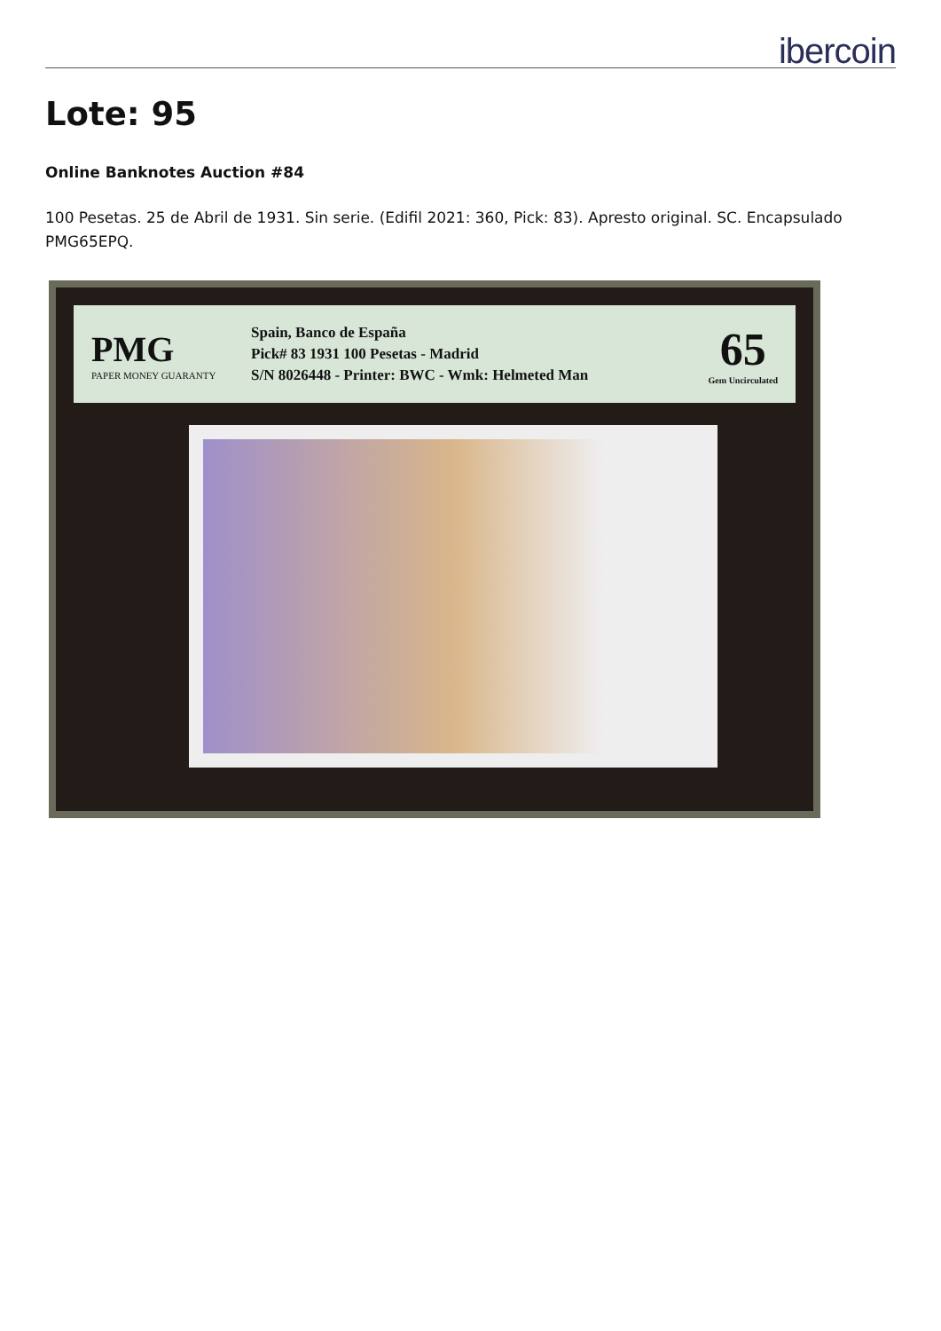ibercoin
Lote: 95
Online Banknotes Auction #84
100 Pesetas. 25 de Abril de 1931. Sin serie. (Edifil 2021: 360, Pick: 83). Apresto original. SC. Encapsulado PMG65EPQ.
PMG
PAPER MONEY GUARANTY
Spain, Banco de España
Pick# 83 1931 100 Pesetas - Madrid
S/N 8026448 - Printer: BWC - Wmk: Helmeted Man
65
Gem Uncirculated